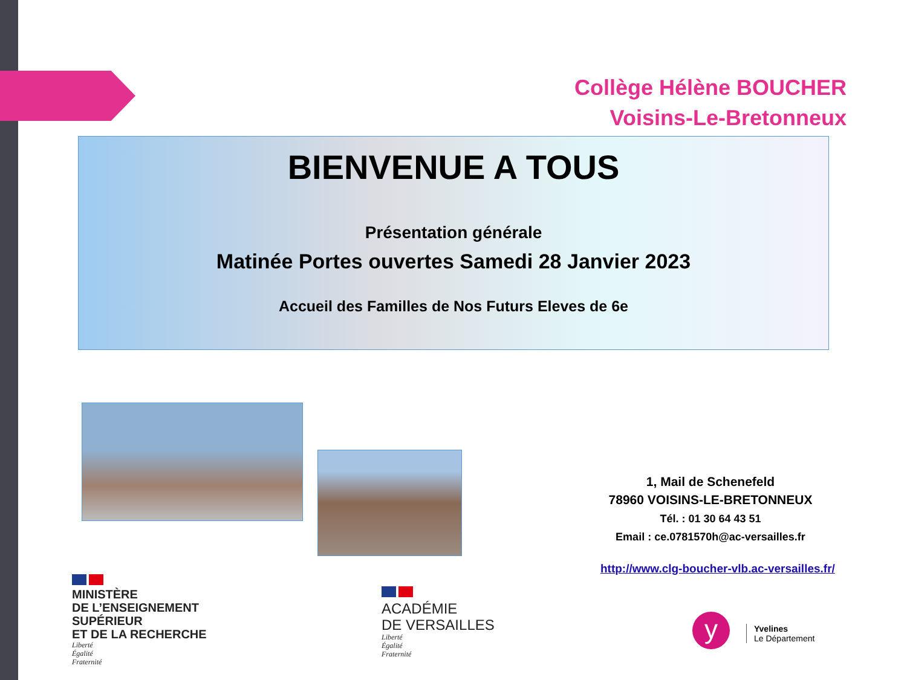Collège Hélène BOUCHER
Voisins-Le-Bretonneux
BIENVENUE A TOUS
Présentation générale
Matinée Portes ouvertes Samedi 28 Janvier 2023
Accueil des Familles de Nos Futurs Eleves de 6e
1, Mail de Schenefeld
78960 VOISINS-LE-BRETONNEUX
Tél. : 01 30 64 43 51
Email : ce.0781570h@ac-versailles.fr
http://www.clg-boucher-vlb.ac-versailles.fr/
MINISTÈRE
DE L’ENSEIGNEMENT
SUPÉRIEUR
ET DE LA RECHERCHE
Liberté
Égalité
Fraternité
ACADÉMIE
DE VERSAILLES
Liberté
Égalité
Fraternité
y
Yvelines
Le Département